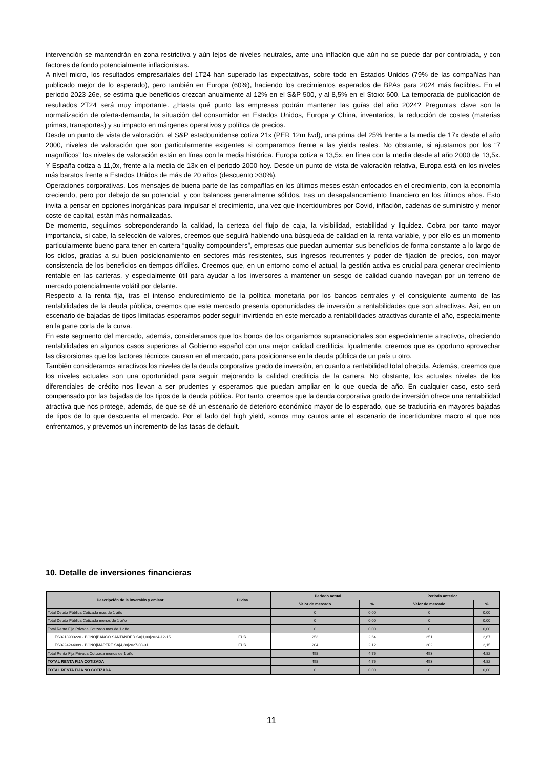intervención se mantendrán en zona restrictiva y aún lejos de niveles neutrales, ante una inflación que aún no se puede dar por controlada, y con factores de fondo potencialmente inflacionistas.
A nivel micro, los resultados empresariales del 1T24 han superado las expectativas, sobre todo en Estados Unidos (79% de las compañías han publicado mejor de lo esperado), pero también en Europa (60%), haciendo los crecimientos esperados de BPAs para 2024 más factibles. En el periodo 2023-26e, se estima que beneficios crezcan anualmente al 12% en el S&P 500, y al 8,5% en el Stoxx 600. La temporada de publicación de resultados 2T24 será muy importante. ¿Hasta qué punto las empresas podrán mantener las guías del año 2024? Preguntas clave son la normalización de oferta-demanda, la situación del consumidor en Estados Unidos, Europa y China, inventarios, la reducción de costes (materias primas, transportes) y su impacto en márgenes operativos y política de precios.
Desde un punto de vista de valoración, el S&P estadounidense cotiza 21x (PER 12m fwd), una prima del 25% frente a la media de 17x desde el año 2000, niveles de valoración que son particularmente exigentes si comparamos frente a las yields reales. No obstante, si ajustamos por los “7 magníficos” los niveles de valoración están en línea con la media histórica. Europa cotiza a 13,5x, en línea con la media desde al año 2000 de 13,5x. Y España cotiza a 11,0x, frente a la media de 13x en el periodo 2000-hoy. Desde un punto de vista de valoración relativa, Europa está en los niveles más baratos frente a Estados Unidos de más de 20 años (descuento >30%).
Operaciones corporativas. Los mensajes de buena parte de las compañías en los últimos meses están enfocados en el crecimiento, con la economía creciendo, pero por debajo de su potencial, y con balances generalmente sólidos, tras un desapalancamiento financiero en los últimos años. Esto invita a pensar en opciones inorgánicas para impulsar el crecimiento, una vez que incertidumbres por Covid, inflación, cadenas de suministro y menor coste de capital, están más normalizadas.
De momento, seguimos sobreponderando la calidad, la certeza del flujo de caja, la visibilidad, estabilidad y liquidez. Cobra por tanto mayor importancia, si cabe, la selección de valores, creemos que seguirá habiendo una búsqueda de calidad en la renta variable, y por ello es un momento particularmente bueno para tener en cartera “quality compounders”, empresas que puedan aumentar sus beneficios de forma constante a lo largo de los ciclos, gracias a su buen posicionamiento en sectores más resistentes, sus ingresos recurrentes y poder de fijación de precios, con mayor consistencia de los beneficios en tiempos difíciles. Creemos que, en un entorno como el actual, la gestión activa es crucial para generar crecimiento rentable en las carteras, y especialmente útil para ayudar a los inversores a mantener un sesgo de calidad cuando navegan por un terreno de mercado potencialmente volátil por delante.
Respecto a la renta fija, tras el intenso endurecimiento de la política monetaria por los bancos centrales y el consiguiente aumento de las rentabilidades de la deuda pública, creemos que este mercado presenta oportunidades de inversión a rentabilidades que son atractivas. Así, en un escenario de bajadas de tipos limitadas esperamos poder seguir invirtiendo en este mercado a rentabilidades atractivas durante el año, especialmente en la parte corta de la curva.
En este segmento del mercado, además, consideramos que los bonos de los organismos supranacionales son especialmente atractivos, ofreciendo rentabilidades en algunos casos superiores al Gobierno español con una mejor calidad crediticia. Igualmente, creemos que es oportuno aprovechar las distorsiones que los factores técnicos causan en el mercado, para posicionarse en la deuda pública de un país u otro.
También consideramos atractivos los niveles de la deuda corporativa grado de inversión, en cuanto a rentabilidad total ofrecida. Además, creemos que los niveles actuales son una oportunidad para seguir mejorando la calidad crediticia de la cartera. No obstante, los actuales niveles de los diferenciales de crédito nos llevan a ser prudentes y esperamos que puedan ampliar en lo que queda de año. En cualquier caso, esto será compensado por las bajadas de los tipos de la deuda pública. Por tanto, creemos que la deuda corporativa grado de inversión ofrece una rentabilidad atractiva que nos protege, además, de que se dé un escenario de deterioro económico mayor de lo esperado, que se traduciría en mayores bajadas de tipos de lo que descuenta el mercado. Por el lado del high yield, somos muy cautos ante el escenario de incertidumbre macro al que nos enfrentamos, y prevemos un incremento de las tasas de default.
10. Detalle de inversiones financieras
| Descripción de la inversión y emisor | Divisa | Periodo actual | | Periodo anterior | |
| --- | --- | --- | --- | --- | --- |
| | | Valor de mercado | % | Valor de mercado | % |
| Total Deuda Pública Cotizada mas de 1 año | | 0 | 0,00 | 0 | 0,00 |
| Total Deuda Pública Cotizada menos de 1 año | | 0 | 0,00 | 0 | 0,00 |
| Total Renta Fija Privada Cotizada mas de 1 año | | 0 | 0,00 | 0 | 0,00 |
| ES0213900220 - BONO/BANCO SANTANDER SA/1,00/2024-12-15 | EUR | 253 | 2,64 | 251 | 2,67 |
| ES0224244089 - BONO/MAPFRE SA/4,38/2027-03-31 | EUR | 204 | 2,12 | 202 | 2,15 |
| Total Renta Fija Privada Cotizada menos de 1 año | | 458 | 4,76 | 453 | 4,82 |
| TOTAL RENTA FIJA COTIZADA | | 458 | 4,76 | 453 | 4,82 |
| TOTAL RENTA FIJA NO COTIZADA | | 0 | 0,00 | 0 | 0,00 |
11